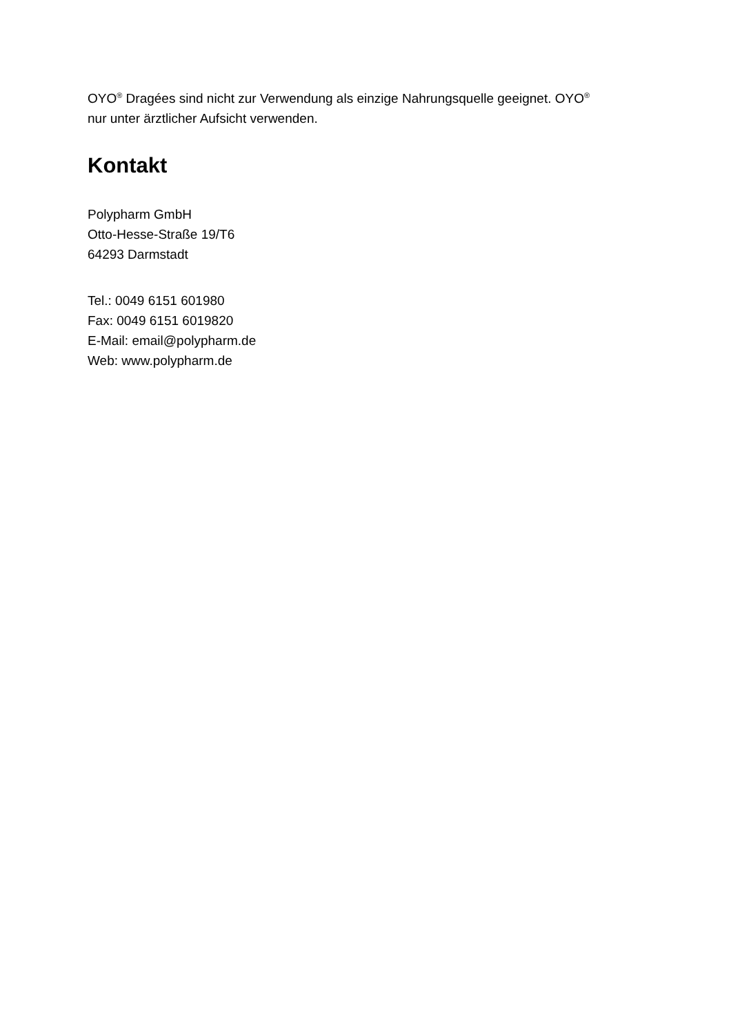OYO<sup>®</sup> Dragées sind nicht zur Verwendung als einzige Nahrungsquelle geeignet. OYO<sup>®</sup>
nur unter ärztlicher Aufsicht verwenden.
Kontakt
Polypharm GmbH
Otto-Hesse-Straße 19/T6
64293 Darmstadt
Tel.: 0049 6151 601980
Fax: 0049 6151 6019820
E-Mail: email@polypharm.de
Web: www.polypharm.de